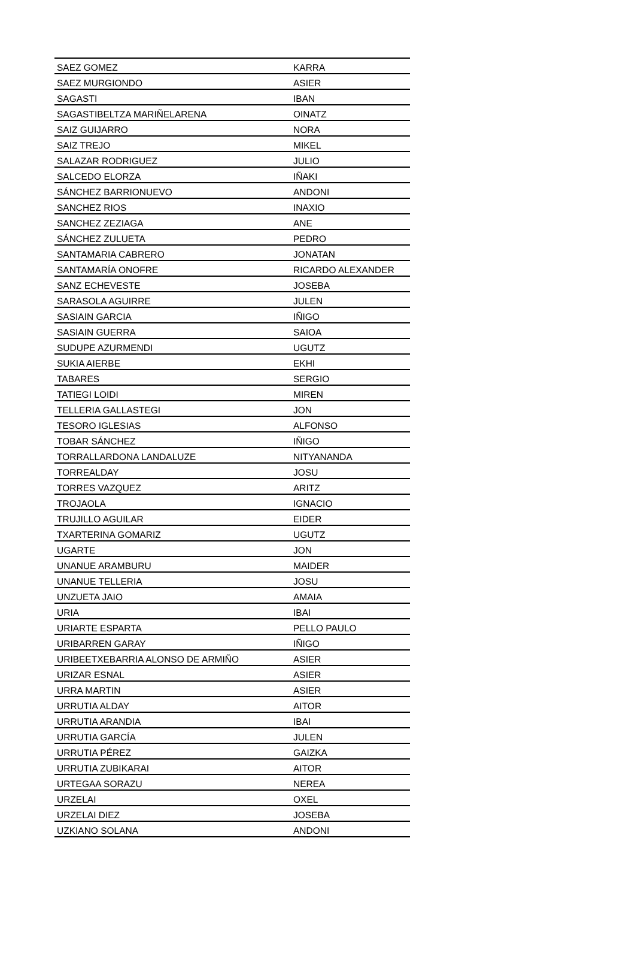| SAEZ GOMEZ | KARRA |
| SAEZ MURGIONDO | ASIER |
| SAGASTI | IBAN |
| SAGASTIBELTZA MARIÑELARENA | OINATZ |
| SAIZ GUIJARRO | NORA |
| SAIZ TREJO | MIKEL |
| SALAZAR RODRIGUEZ | JULIO |
| SALCEDO ELORZA | IÑAKI |
| SÁNCHEZ BARRIONUEVO | ANDONI |
| SANCHEZ RIOS | INAXIO |
| SANCHEZ ZEZIAGA | ANE |
| SÁNCHEZ ZULUETA | PEDRO |
| SANTAMARIA CABRERO | JONATAN |
| SANTAMARÍA ONOFRE | RICARDO ALEXANDER |
| SANZ ECHEVESTE | JOSEBA |
| SARASOLA AGUIRRE | JULEN |
| SASIAIN GARCIA | IÑIGO |
| SASIAIN GUERRA | SAIOA |
| SUDUPE AZURMENDI | UGUTZ |
| SUKIA AIERBE | EKHI |
| TABARES | SERGIO |
| TATIEGI LOIDI | MIREN |
| TELLERIA GALLASTEGI | JON |
| TESORO IGLESIAS | ALFONSO |
| TOBAR SÁNCHEZ | IÑIGO |
| TORRALLARDONA LANDALUZE | NITYANANDA |
| TORREALDAY | JOSU |
| TORRES VAZQUEZ | ARITZ |
| TROJAOLA | IGNACIO |
| TRUJILLO AGUILAR | EIDER |
| TXARTERINA GOMARIZ | UGUTZ |
| UGARTE | JON |
| UNANUE ARAMBURU | MAIDER |
| UNANUE TELLERIA | JOSU |
| UNZUETA JAIO | AMAIA |
| URIA | IBAI |
| URIARTE ESPARTA | PELLO PAULO |
| URIBARREN GARAY | IÑIGO |
| URIBEETXEBARRIA ALONSO DE ARMIÑO | ASIER |
| URIZAR ESNAL | ASIER |
| URRA MARTIN | ASIER |
| URRUTIA ALDAY | AITOR |
| URRUTIA ARANDIA | IBAI |
| URRUTIA GARCÍA | JULEN |
| URRUTIA PÉREZ | GAIZKA |
| URRUTIA ZUBIKARAI | AITOR |
| URTEGAA SORAZU | NEREA |
| URZELAI | OXEL |
| URZELAI DIEZ | JOSEBA |
| UZKIANO SOLANA | ANDONI |